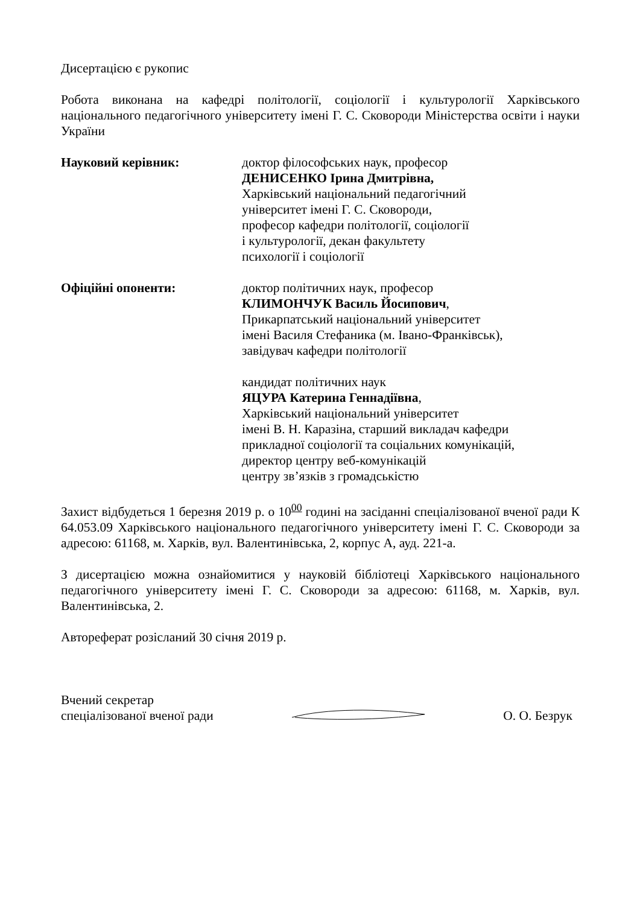Дисертацією є рукопис
Робота виконана на кафедрі політології, соціології і культурології Харківського національного педагогічного університету імені Г. С. Сковороди Міністерства освіти і науки України
Науковий керівник: доктор філософських наук, професор
ДЕНИСЕНКО Ірина Дмитрівна,
Харківський національний педагогічний
університет імені Г. С. Сковороди,
професор кафедри політології, соціології
і культурології, декан факультету
психології і соціології
Офіційні опоненти: доктор політичних наук, професор
КЛИМОНЧУК Василь Йосипович,
Прикарпатський національний університет
імені Василя Стефаника (м. Івано-Франківськ),
завідувач кафедри політології
кандидат політичних наук
ЯЦУРА Катерина Геннадіївна,
Харківський національний університет
імені В. Н. Каразіна, старший викладач кафедри
прикладної соціології та соціальних комунікацій,
директор центру веб-комунікацій
центру зв’язків з громадськістю
Захист відбудеться 1 березня 2019 р. о 10<sup>00</sup> годині на засіданні спеціалізованої вченої ради К 64.053.09 Харківського національного педагогічного університету імені Г. С. Сковороди за адресою: 61168, м. Харків, вул. Валентинівська, 2, корпус А, ауд. 221-а.
З дисертацією можна ознайомитися у науковій бібліотеці Харківського національного педагогічного університету імені Г. С. Сковороди за адресою: 61168, м. Харків, вул. Валентинівська, 2.
Автореферат розісланий 30 січня 2019 р.
Вчений секретар
спеціалізованої вченої ради
О. О. Безрук